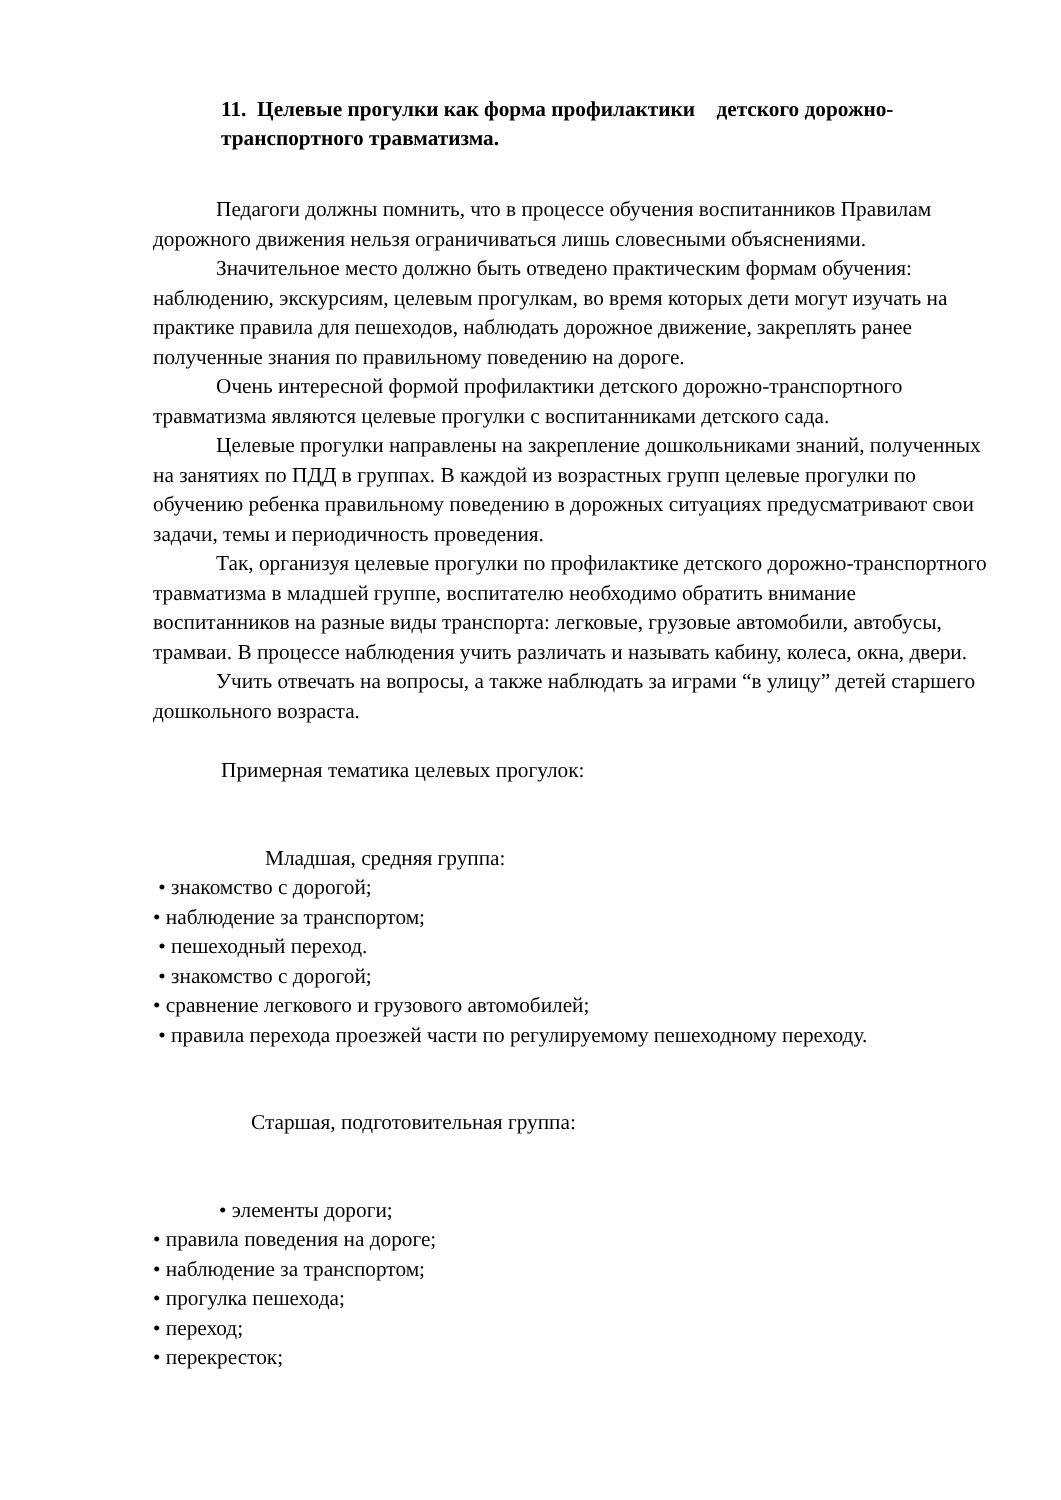11. Целевые прогулки как форма профилактики детского дорожно-транспортного травматизма.
Педагоги должны помнить, что в процессе обучения воспитанников Правилам дорожного движения нельзя ограничиваться лишь словесными объяснениями.
Значительное место должно быть отведено практическим формам обучения: наблюдению, экскурсиям, целевым прогулкам, во время которых дети могут изучать на практике правила для пешеходов, наблюдать дорожное движение, закреплять ранее полученные знания по правильному поведению на дороге.
Очень интересной формой профилактики детского дорожно-транспортного травматизма являются целевые прогулки с воспитанниками детского сада.
Целевые прогулки направлены на закрепление дошкольниками знаний, полученных на занятиях по ПДД в группах. В каждой из возрастных групп целевые прогулки по обучению ребенка правильному поведению в дорожных ситуациях предусматривают свои задачи, темы и периодичность проведения.
Так, организуя целевые прогулки по профилактике детского дорожно-транспортного травматизма в младшей группе, воспитателю необходимо обратить внимание воспитанников на разные виды транспорта: легковые, грузовые автомобили, автобусы, трамваи. В процессе наблюдения учить различать и называть кабину, колеса, окна, двери.
Учить отвечать на вопросы, а также наблюдать за играми “в улицу” детей старшего дошкольного возраста.
Примерная тематика целевых прогулок:
Младшая, средняя группа:
• знакомство с дорогой;
• наблюдение за транспортом;
• пешеходный переход.
• знакомство с дорогой;
• сравнение легкового и грузового автомобилей;
• правила перехода проезжей части по регулируемому пешеходному переходу.
Старшая, подготовительная группа:
• элементы дороги;
• правила поведения на дороге;
• наблюдение за транспортом;
• прогулка пешехода;
• переход;
• перекресток;